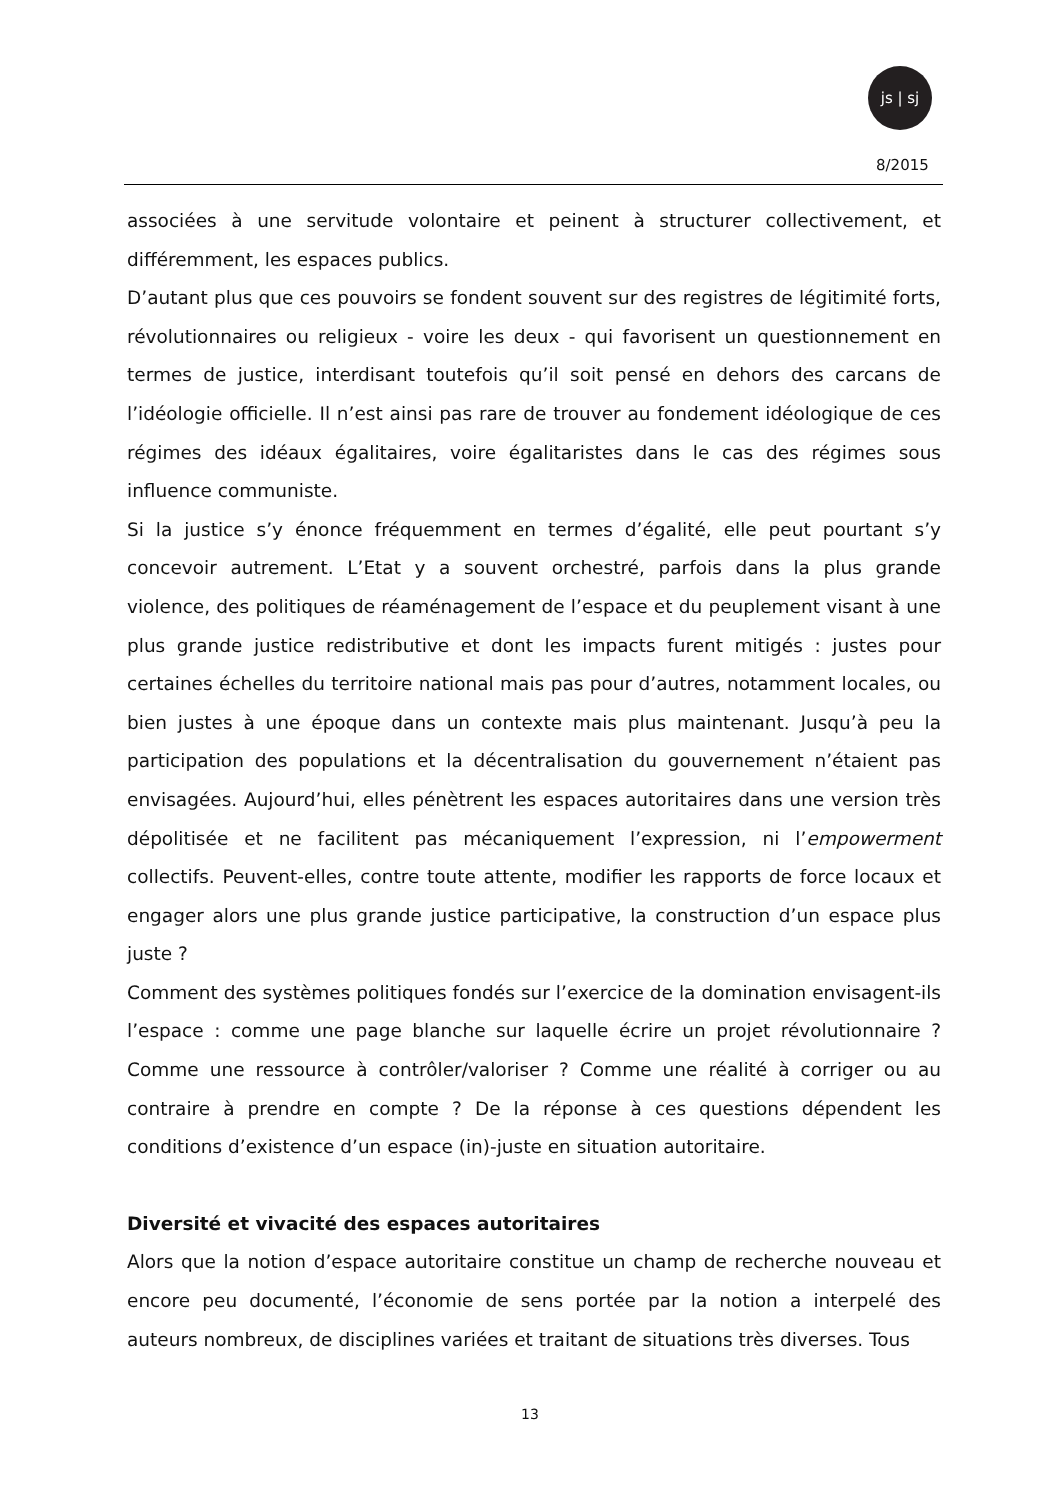js | sj
8/2015
associées à une servitude volontaire et peinent à structurer collectivement, et différemment, les espaces publics.
D’autant plus que ces pouvoirs se fondent souvent sur des registres de légitimité forts, révolutionnaires ou religieux - voire les deux - qui favorisent un questionnement en termes de justice, interdisant toutefois qu’il soit pensé en dehors des carcans de l’idéologie officielle. Il n’est ainsi pas rare de trouver au fondement idéologique de ces régimes des idéaux égalitaires, voire égalitaristes dans le cas des régimes sous influence communiste.
Si la justice s’y énonce fréquemment en termes d’égalité, elle peut pourtant s’y concevoir autrement. L’Etat y a souvent orchestré, parfois dans la plus grande violence, des politiques de réaménagement de l’espace et du peuplement visant à une plus grande justice redistributive et dont les impacts furent mitigés : justes pour certaines échelles du territoire national mais pas pour d’autres, notamment locales, ou bien justes à une époque dans un contexte mais plus maintenant. Jusqu’à peu la participation des populations et la décentralisation du gouvernement n’étaient pas envisagées. Aujourd’hui, elles pénètrent les espaces autoritaires dans une version très dépolitisée et ne facilitent pas mécaniquement l’expression, ni l’empowerment collectifs. Peuvent-elles, contre toute attente, modifier les rapports de force locaux et engager alors une plus grande justice participative, la construction d’un espace plus juste ?
Comment des systèmes politiques fondés sur l’exercice de la domination envisagent-ils l’espace : comme une page blanche sur laquelle écrire un projet révolutionnaire ? Comme une ressource à contrôler/valoriser ? Comme une réalité à corriger ou au contraire à prendre en compte ? De la réponse à ces questions dépendent les conditions d’existence d’un espace (in)-juste en situation autoritaire.
Diversité et vivacité des espaces autoritaires
Alors que la notion d’espace autoritaire constitue un champ de recherche nouveau et encore peu documenté, l’économie de sens portée par la notion a interpelé des auteurs nombreux, de disciplines variées et traitant de situations très diverses. Tous
13